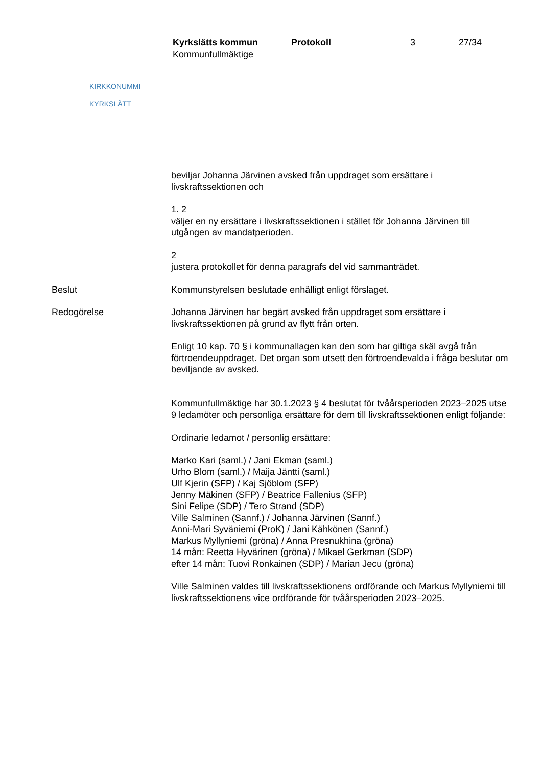KIRKKONUMMI
KYRKSLÄTT
Kyrkslätts kommun Protokoll 3 27/34
Kommunfullmäktige
beviljar Johanna Järvinen avsked från uppdraget som ersättare i livskraftssektionen och
1. 2
väljer en ny ersättare i livskraftssektionen i stället för Johanna Järvinen till utgången av mandatperioden.
2
justera protokollet för denna paragrafs del vid sammanträdet.
Beslut Kommunstyrelsen beslutade enhälligt enligt förslaget.
Redogörelse Johanna Järvinen har begärt avsked från uppdraget som ersättare i livskraftssektionen på grund av flytt från orten.
Enligt 10 kap. 70 § i kommunallagen kan den som har giltiga skäl avgå från förtroendeuppdraget. Det organ som utsett den förtroendevalda i fråga beslutar om beviljande av avsked.
Kommunfullmäktige har 30.1.2023 § 4 beslutat för tvåårsperioden 2023–2025 utse 9 ledamöter och personliga ersättare för dem till livskraftssektionen enligt följande:
Ordinarie ledamot / personlig ersättare:
Marko Kari (saml.) / Jani Ekman (saml.)
Urho Blom (saml.) / Maija Jäntti (saml.)
Ulf Kjerin (SFP) / Kaj Sjöblom (SFP)
Jenny Mäkinen (SFP) / Beatrice Fallenius (SFP)
Sini Felipe (SDP) / Tero Strand (SDP)
Ville Salminen (Sannf.) / Johanna Järvinen (Sannf.)
Anni-Mari Syväniemi (ProK) / Jani Kähkönen (Sannf.)
Markus Myllyniemi (gröna) / Anna Presnukhina (gröna)
14 mån: Reetta Hyvärinen (gröna) / Mikael Gerkman (SDP)
efter 14 mån: Tuovi Ronkainen (SDP) / Marian Jecu (gröna)
Ville Salminen valdes till livskraftssektionens ordförande och Markus Myllyniemi till livskraftssektionens vice ordförande för tvåårsperioden 2023–2025.